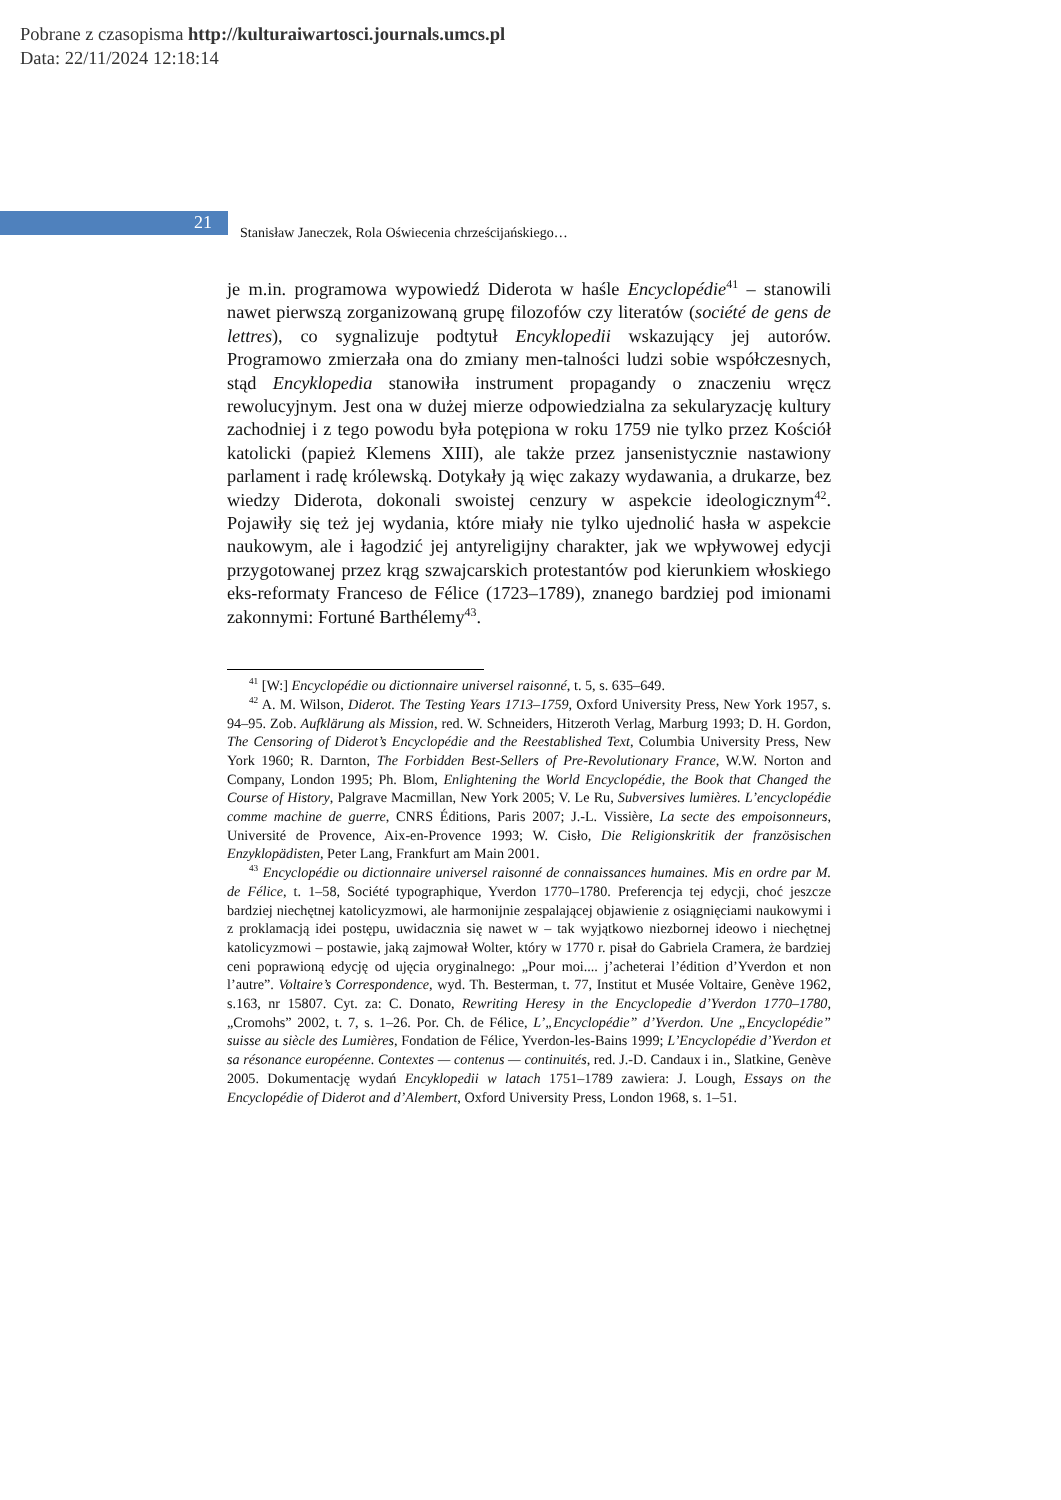Pobrane z czasopisma http://kulturaiwartosci.journals.umcs.pl
Data: 22/11/2024 12:18:14
21
Stanisław Janeczek, Rola Oświecenia chrześcijańskiego…
je m.in. programowa wypowiedź Diderota w haśle Encyclopédie<sup>41</sup> – stanowili nawet pierwszą zorganizowaną grupę filozofów czy literatów (société de gens de lettres), co sygnalizuje podtytuł Encyklopedii wskazujący jej autorów. Programowo zmierzała ona do zmiany men-talności ludzi sobie współczesnych, stąd Encyklopedia stanowiła instrument propagandy o znaczeniu wręcz rewolucyjnym. Jest ona w dużej mierze odpowiedzialna za sekularyzację kultury zachodniej i z tego powodu była potępiona w roku 1759 nie tylko przez Kościół katolicki (papież Klemens XIII), ale także przez jansenistycznie nastawiony parlament i radę królewską. Dotykały ją więc zakazy wydawania, a drukarze, bez wiedzy Diderota, dokonali swoistej cenzury w aspekcie ideologicznym<sup>42</sup>. Pojawiły się też jej wydania, które miały nie tylko ujednolić hasła w aspekcie naukowym, ale i łagodzić jej antyreligijny charakter, jak we wpływowej edycji przygotowanej przez krąg szwajcarskich protestantów pod kierunkiem włoskiego eks-reformaty Franceso de Félice (1723–1789), znanego bardziej pod imionami zakonnymi: Fortuné Barthélemy<sup>43</sup>.
<sup>41</sup> [W:] Encyclopédie ou dictionnaire universel raisonné, t. 5, s. 635–649.
<sup>42</sup> A. M. Wilson, Diderot. The Testing Years 1713–1759, Oxford University Press, New York 1957, s. 94–95. Zob. Aufklärung als Mission, red. W. Schneiders, Hitzeroth Verlag, Marburg 1993; D. H. Gordon, The Censoring of Diderot’s Encyclopédie and the Reestablished Text, Columbia University Press, New York 1960; R. Darnton, The Forbidden Best-Sellers of Pre-Revolutionary France, W.W. Norton and Company, London 1995; Ph. Blom, Enlightening the World Encyclopédie, the Book that Changed the Course of History, Palgrave Macmillan, New York 2005; V. Le Ru, Subversives lumières. L’encyclopédie comme machine de guerre, CNRS Éditions, Paris 2007; J.-L. Vissière, La secte des empoisonneurs, Université de Provence, Aix-en-Provence 1993; W. Cisło, Die Religionskritik der französischen Enzyklopädisten, Peter Lang, Frankfurt am Main 2001.
<sup>43</sup> Encyclopédie ou dictionnaire universel raisonné de connaissances humaines. Mis en ordre par M. de Félice, t. 1–58, Société typographique, Yverdon 1770–1780. Preferencja tej edycji, choć jeszcze bardziej niechętnej katolicyzmowi, ale harmonijnie zespalającej objawienie z osiągnięciami naukowymi i z proklamacją idei postępu, uwidacznia się nawet w – tak wyjątkowo niezbornej ideowo i niechętnej katolicyzmowi – postawie, jaką zajmował Wolter, który w 1770 r. pisał do Gabriela Cramera, że bardziej ceni poprawioną edycję od ujęcia oryginalnego: „Pour moi.... j’acheterai l’édition d’Yverdon et non l’autre”. Voltaire’s Correspondence, wyd. Th. Besterman, t. 77, Institut et Musée Voltaire, Genève 1962, s.163, nr 15807. Cyt. za: C. Donato, Rewriting Heresy in the Encyclopedie d’Yverdon 1770–1780, „Cromohs” 2002, t. 7, s. 1–26. Por. Ch. de Félice, L’„Encyclopédie” d’Yverdon. Une „Encyclopédie” suisse au siècle des Lumières, Fondation de Félice, Yverdon-les-Bains 1999; L’Encyclopédie d’Yverdon et sa résonance européenne. Contextes — contenus — continuités, red. J.-D. Candaux i in., Slatkine, Genève 2005. Dokumentację wydań Encyklopedii w latach 1751–1789 zawiera: J. Lough, Essays on the Encyclopédie of Diderot and d’Alembert, Oxford University Press, London 1968, s. 1–51.